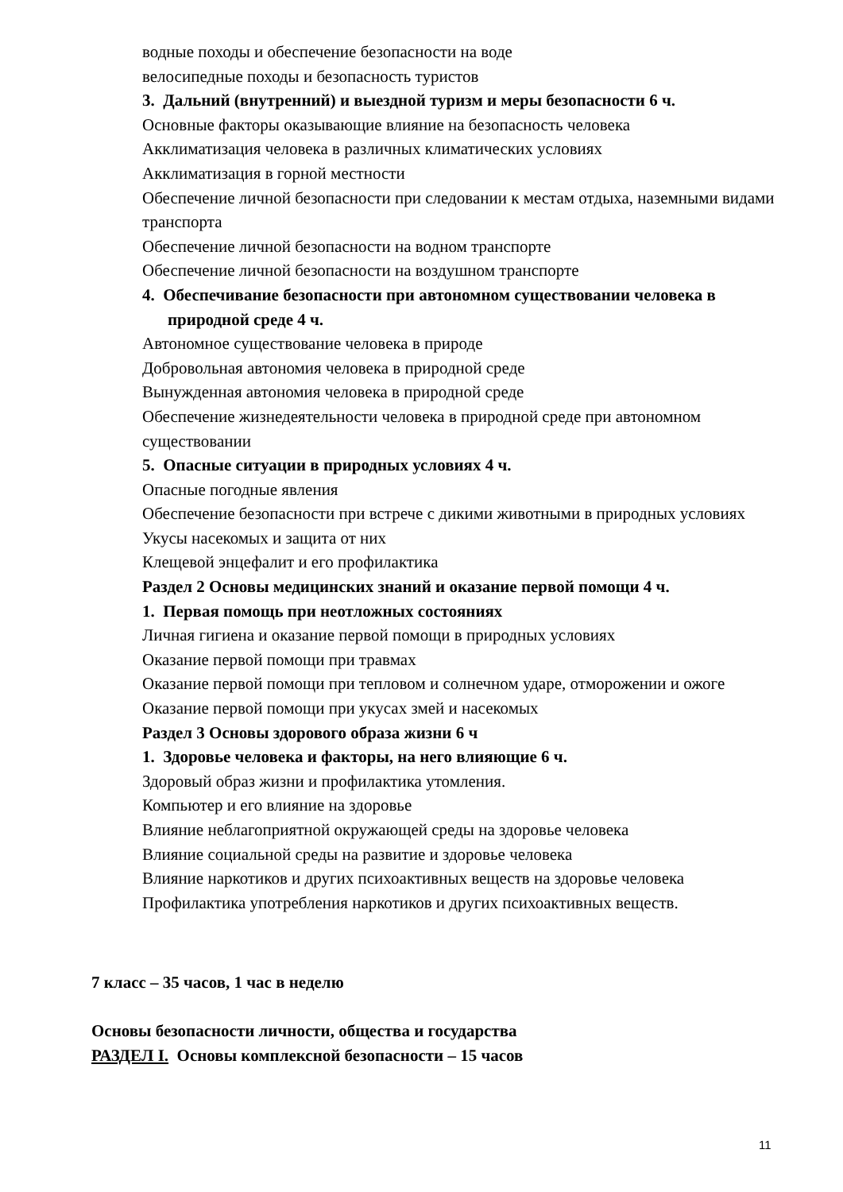водные походы и обеспечение безопасности на воде
велосипедные походы и безопасность туристов
3. Дальний (внутренний) и выездной туризм и меры безопасности 6 ч.
Основные факторы оказывающие влияние на безопасность человека
Акклиматизация человека в различных климатических условиях
Акклиматизация в горной местности
Обеспечение личной безопасности при следовании к местам отдыха, наземными видами транспорта
Обеспечение личной безопасности на водном транспорте
Обеспечение личной безопасности на воздушном транспорте
4. Обеспечивание безопасности при автономном существовании человека в природной среде 4 ч.
Автономное существование человека в природе
Добровольная автономия человека в природной среде
Вынужденная автономия человека в природной среде
Обеспечение жизнедеятельности человека в природной среде при автономном существовании
5. Опасные ситуации в природных условиях 4 ч.
Опасные погодные явления
Обеспечение безопасности при встрече с дикими животными в природных условиях
Укусы насекомых и защита от них
Клещевой энцефалит и его профилактика
Раздел 2 Основы медицинских знаний и оказание первой помощи 4 ч.
1. Первая помощь при неотложных состояниях
Личная гигиена и оказание первой помощи в природных условиях
Оказание первой помощи при травмах
Оказание первой помощи при тепловом и солнечном ударе, отморожении и ожоге
Оказание первой помощи при укусах змей и насекомых
Раздел 3 Основы здорового образа жизни 6 ч
1. Здоровье человека и факторы, на него влияющие 6 ч.
Здоровый образ жизни и профилактика утомления.
Компьютер и его влияние на здоровье
Влияние неблагоприятной окружающей среды на здоровье человека
Влияние социальной среды на развитие и здоровье человека
Влияние наркотиков и других психоактивных веществ на здоровье человека
Профилактика употребления наркотиков и других психоактивных веществ.
7 класс – 35 часов, 1 час в неделю
Основы безопасности личности, общества и государства
РАЗДЕЛ I. Основы комплексной безопасности – 15 часов
11